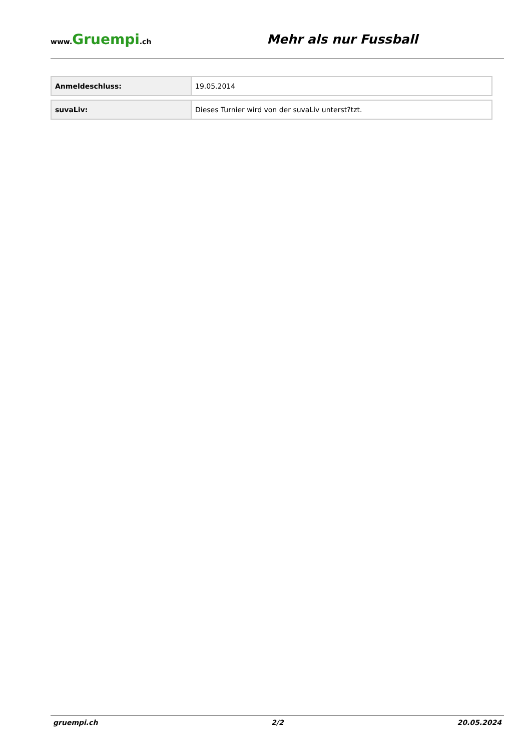www.Gruempi.ch
Mehr als nur Fussball
| Anmeldeschluss: | 19.05.2014 |
| suvaLiv: | Dieses Turnier wird von der suvaLiv unterst?tzt. |
gruempi.ch 2/2 20.05.2024